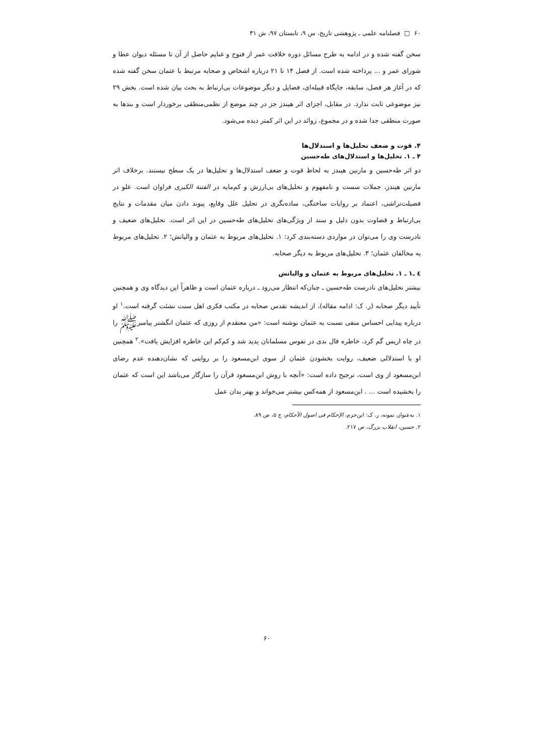۶۰ □ فصلنامه علمی ـ پژوهشی تاریخ، س ۹، تابستان ۹۷، ش ۳۱
سخن گفته شده و در ادامه به طرح مسائل دوره خلافت عمر از فتوح و غنایم حاصل از آن تا مسئله دیوان عطا و شورای عمر و ... پرداخته شده است. از فصل ۱۴ تا ۲۱ درباره اشخاص و صحابه مرتبط با عثمان سخن گفته شده که در آغاز هر فصل، سابقه، جایگاه قبیله‌ای، فضایل و دیگر موضوعات بی‌ارتباط به بحث بیان شده است. بخش ۲۹ نیز موضوعی ثابت ندارد. در مقابل، اجزای اثر هیندز جز در چند موضع از نظمی‌منطقی برخوردار است و بندها به صورت منطقی جدا شده و در مجموع، زوائد در این اثر کمتر دیده می‌شود.
۴. قوت و ضعف تحلیل‌ها و استدلال‌ها
۴ ـ ۱. تحلیل‌ها و استدلال‌های طه‌حسین
دو اثر طه‌حسین و مارتین هیندز به لحاظ قوت و ضعف استدلال‌ها و تحلیل‌ها در یک سطح نیستند. برخلاف اثر مارتین هیندز، جملات سست و نامفهوم و تحلیل‌های بی‌ارزش و کم‌مایه در الفتنة الکبری فراوان است. غلو در فضیلت‌تراشی، اعتماد بر روایات ساختگی، ساده‌نگری در تحلیل علل وقایع، پیوند دادن میان مقدمات و نتایج بی‌ارتباط و قضاوت بدون دلیل و سند از ویژگی‌های تحلیل‌های طه‌حسین در این اثر است. تحلیل‌های ضعیف و نادرست وی را می‌توان در مواردی دسته‌بندی کرد: ۱. تحلیل‌های مربوط به عثمان و والیانش؛ ۲. تحلیل‌های مربوط به مخالفان عثمان؛ ۳. تحلیل‌های مربوط به دیگر صحابه.
٤ ـ۱ ـ ۱. تحلیل‌های مربوط به عثمان و والیانش
بیشتر تحلیل‌های نادرست طه‌حسین ـ چنان‌که انتظار می‌رود ـ درباره عثمان است و ظاهراً این دیدگاه وی و همچنین تأیید دیگر صحابه (ر. ک: ادامه مقاله)، از اندیشه تقدس صحابه در مکتب فکری اهل سنت نشئت گرفته است.<sup>۱</sup> او درباره پیدایی احساس منفی نسبت به عثمان نوشته است: «من معتقدم از روزی که عثمان انگشتر پیامبرﷺ را در چاه اریس گم کرد، خاطره فال بدی در نفوس مسلمانان پدید شد و کم‌کم این خاطره افزایش یافت».<sup>۲</sup> همچنین او با استدلالی ضعیف، روایت بخشودن عثمان از سوی ابن‌مسعود را بر روایتی که نشان‌دهنده عدم رضای ابن‌مسعود از وی است، ترجیح داده است: «آنچه با روش ابن‌مسعود قرآن را سازگار می‌باشد این است که عثمان را بخشیده است ... . ابن‌مسعود از همه‌کس بیشتر می‌خواند و بهتر بدان عمل
۱. به‌عنوان نمونه، ر. ک: ابن‌حزم، الإحکام فی اصول الأحکام، ج ۵، ص ۸۹.
۲. حسین، انقلاب بزرگ، ص ۲۱۷.
۶۰